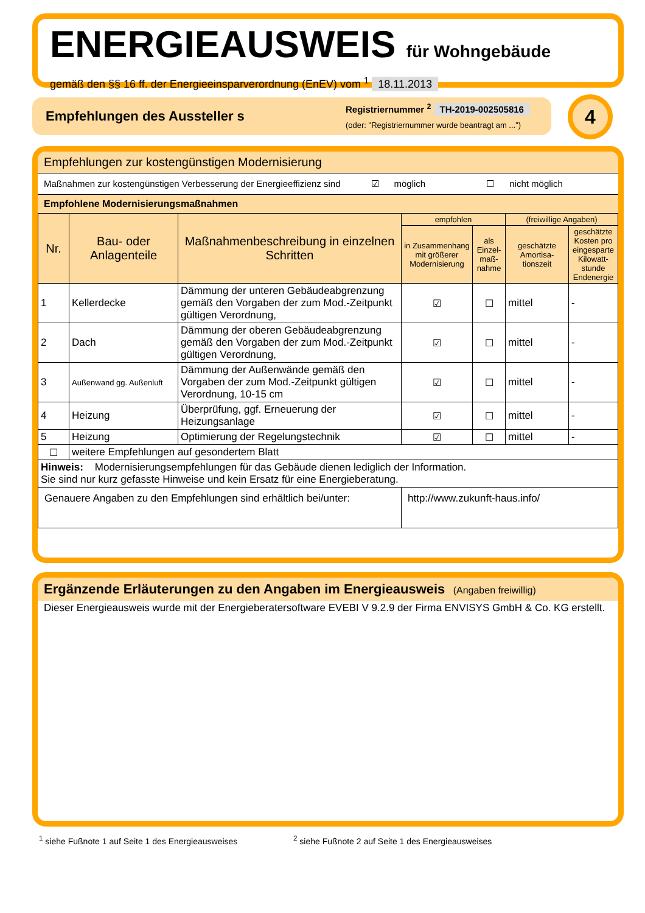ENERGIEAUSWEIS für Wohngebäude
gemäß den §§ 16 ff. der Energieeinsparverordnung (EnEV) vom <sup>1</sup> 18.11.2013
Empfehlungen des Aussteller s
Registriernummer <sup>2</sup> TH-2019-002505816
(oder: "Registriernummer wurde beantragt am ...")
4
Empfehlungen zur kostengünstigen Modernisierung
Maßnahmen zur kostengünstigen Verbesserung der Energieeffizienz sind ☑ möglich ☐ nicht möglich
Empfohlene Modernisierungsmaßnahmen
| Nr. | Bau- oder Anlagenteile | Maßnahmenbeschreibung in einzelnen Schritten | empfohlen | | (freiwillige Angaben) | |
| --- | --- | --- | --- | --- | --- | --- |
| | | | in Zusammenhang mit größerer Modernisierung | als Einzel-maß-nahme | geschätzte Amortisa-tionszeit | geschätzte Kosten pro eingesparte Kilowatt-stunde Endenergie |
| 1 | Kellerdecke | Dämmung der unteren Gebäudeabgrenzung gemäß den Vorgaben der zum Mod.-Zeitpunkt gültigen Verordnung, | ☑ | ☐ | mittel | - |
| 2 | Dach | Dämmung der oberen Gebäudeabgrenzung gemäß den Vorgaben der zum Mod.-Zeitpunkt gültigen Verordnung, | ☑ | ☐ | mittel | - |
| 3 | Außenwand gg. Außenluft | Dämmung der Außenwände gemäß den Vorgaben der zum Mod.-Zeitpunkt gültigen Verordnung, 10-15 cm | ☑ | ☐ | mittel | - |
| 4 | Heizung | Überprüfung, ggf. Erneuerung der Heizungsanlage | ☑ | ☐ | mittel | - |
| 5 | Heizung | Optimierung der Regelungstechnik | ☑ | ☐ | mittel | - |
| ☐ | weitere Empfehlungen auf gesondertem Blatt | | | | | |
| Hinweis: Modernisierungsempfehlungen für das Gebäude dienen lediglich der Information. Sie sind nur kurz gefasste Hinweise und kein Ersatz für eine Energieberatung. | | | | | | |
| Genauere Angaben zu den Empfehlungen sind erhältlich bei/unter: | | | http://www.zukunft-haus.info/ | | | |
Ergänzende Erläuterungen zu den Angaben im Energieausweis (Angaben freiwillig)
Dieser Energieausweis wurde mit der Energieberatersoftware EVEBI V 9.2.9 der Firma ENVISYS GmbH & Co. KG erstellt.
<sup>1</sup> siehe Fußnote 1 auf Seite 1 des Energieausweises
<sup>2</sup> siehe Fußnote 2 auf Seite 1 des Energieausweises